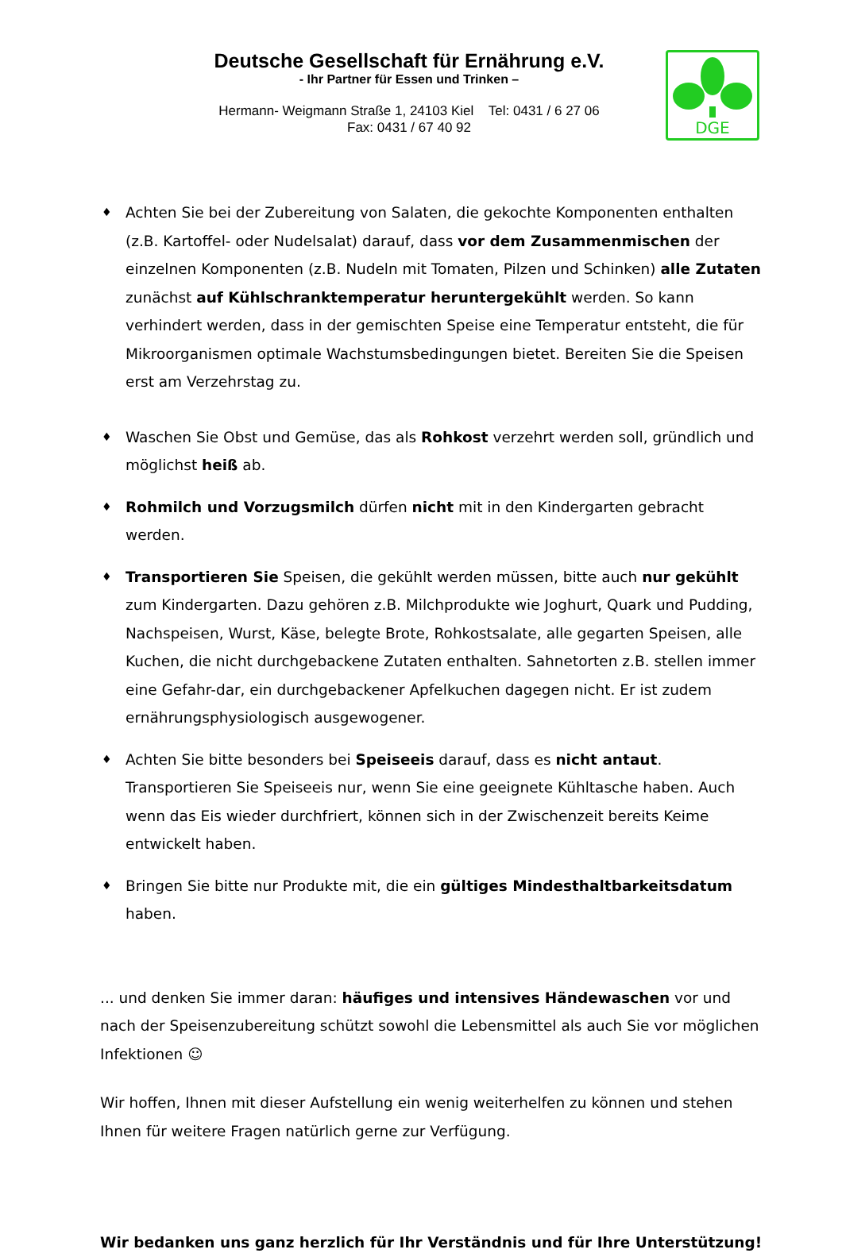Deutsche Gesellschaft für Ernährung e.V.
- Ihr Partner für Essen und Trinken –
Hermann- Weigmann Straße 1, 24103 Kiel Tel: 0431 / 6 27 06
Fax: 0431 / 67 40 92
DGE
♦ Achten Sie bei der Zubereitung von Salaten, die gekochte Komponenten enthalten (z.B. Kartoffel- oder Nudelsalat) darauf, dass vor dem Zusammenmischen der einzelnen Komponenten (z.B. Nudeln mit Tomaten, Pilzen und Schinken) alle Zutaten zunächst auf Kühlschranktemperatur heruntergekühlt werden. So kann verhindert werden, dass in der gemischten Speise eine Temperatur entsteht, die für Mikroorganismen optimale Wachstumsbedingungen bietet. Bereiten Sie die Speisen erst am Verzehrstag zu.
♦ Waschen Sie Obst und Gemüse, das als Rohkost verzehrt werden soll, gründlich und möglichst heiß ab.
♦ Rohmilch und Vorzugsmilch dürfen nicht mit in den Kindergarten gebracht werden.
♦ Transportieren Sie Speisen, die gekühlt werden müssen, bitte auch nur gekühlt zum Kindergarten. Dazu gehören z.B. Milchprodukte wie Joghurt, Quark und Pudding, Nachspeisen, Wurst, Käse, belegte Brote, Rohkostsalate, alle gegarten Speisen, alle Kuchen, die nicht durchgebackene Zutaten enthalten. Sahnetorten z.B. stellen immer eine Gefahr-dar, ein durchgebackener Apfelkuchen dagegen nicht. Er ist zudem ernährungsphysiologisch ausgewogener.
♦ Achten Sie bitte besonders bei Speiseeis darauf, dass es nicht antaut. Transportieren Sie Speiseeis nur, wenn Sie eine geeignete Kühltasche haben. Auch wenn das Eis wieder durchfriert, können sich in der Zwischenzeit bereits Keime entwickelt haben.
♦ Bringen Sie bitte nur Produkte mit, die ein gültiges Mindesthaltbarkeitsdatum haben.
... und denken Sie immer daran: häufiges und intensives Händewaschen vor und nach der Speisenzubereitung schützt sowohl die Lebensmittel als auch Sie vor möglichen Infektionen ☺
Wir hoffen, Ihnen mit dieser Aufstellung ein wenig weiterhelfen zu können und stehen Ihnen für weitere Fragen natürlich gerne zur Verfügung.
Wir bedanken uns ganz herzlich für Ihr Verständnis und für Ihre Unterstützung!